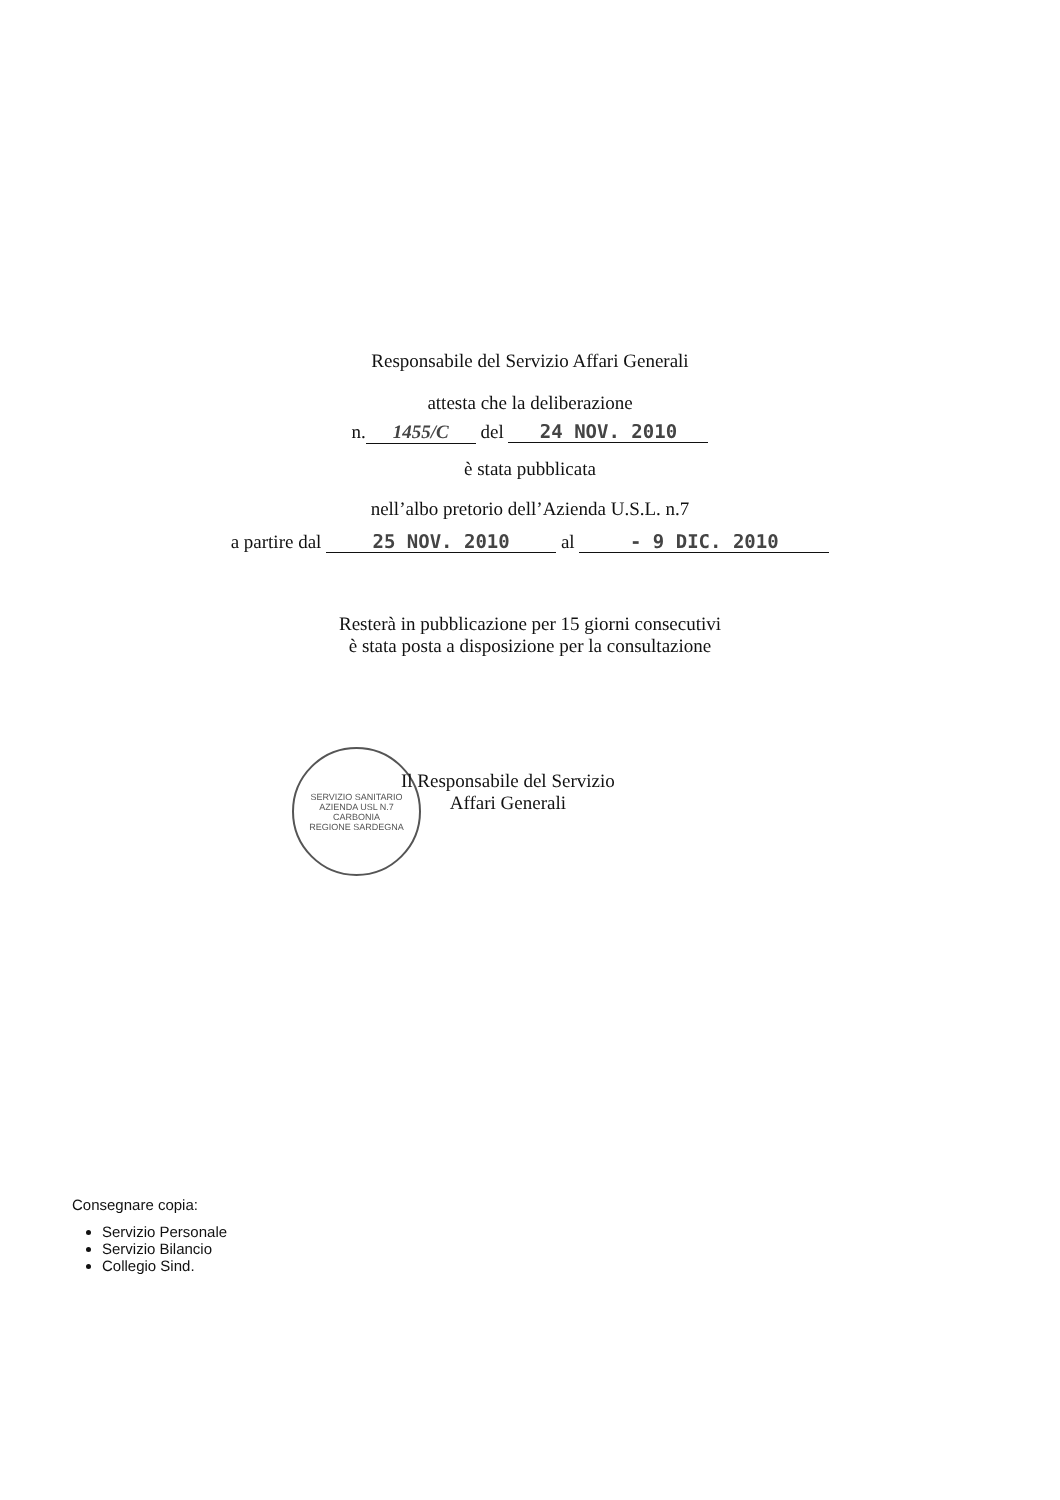Responsabile del Servizio Affari Generali
attesta che la deliberazione
n. 1455/C del 24 NOV. 2010
è stata pubblicata
nell’albo pretorio dell’Azienda U.S.L. n.7
a partire dal 25 NOV. 2010 al - 9 DIC. 2010
Resterà in pubblicazione per 15 giorni consecutivi
è stata posta a disposizione per la consultazione
SERVIZIO SANITARIO
AZIENDA USL N.7
CARBONIA
REGIONE SARDEGNA
Il Responsabile del Servizio
Affari Generali
Consegnare copia:
Servizio Personale
Servizio Bilancio
Collegio Sind.